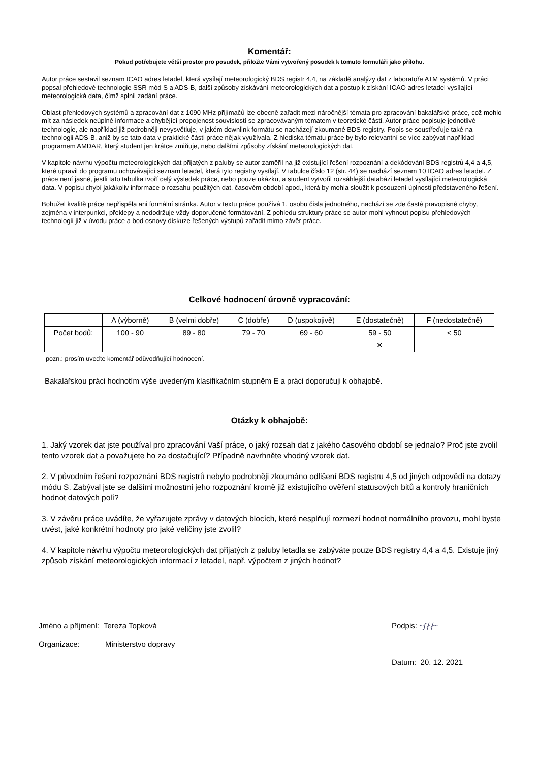Komentář:
Pokud potřebujete větší prostor pro posudek, přiložte Vámi vytvořený posudek k tomuto formuláři jako přílohu.
Autor práce sestavil seznam ICAO adres letadel, která vysílají meteorologický BDS registr 4,4, na základě analýzy dat z laboratoře ATM systémů. V práci popsal přehledové technologie SSR mód S a ADS-B, další způsoby získávání meteorologických dat a postup k získání ICAO adres letadel vysílající meteorologická data, čímž splnil zadání práce.
Oblast přehledových systémů a zpracování dat z 1090 MHz přijímačů lze obecně zařadit mezi náročnější témata pro zpracování bakalářské práce, což mohlo mít za následek neúplné informace a chybějící propojenost souvislostí se zpracovávaným tématem v teoretické části. Autor práce popisuje jednotlivé technologie, ale například již podrobněji nevysvětluje, v jakém downlink formátu se nacházejí zkoumané BDS registry. Popis se soustřeďuje také na technologii ADS-B, aniž by se tato data v praktické části práce nějak využívala. Z hlediska tématu práce by bylo relevantní se více zabývat například programem AMDAR, který student jen krátce zmiňuje, nebo dalšími způsoby získání meteorologických dat.
V kapitole návrhu výpočtu meteorologických dat přijatých z paluby se autor zaměřil na již existující řešení rozpoznání a dekódování BDS registrů 4,4 a 4,5, které upravil do programu uchovávající seznam letadel, která tyto registry vysílají. V tabulce číslo 12 (str. 44) se nachází seznam 10 ICAO adres letadel. Z práce není jasné, jestli tato tabulka tvoří celý výsledek práce, nebo pouze ukázku, a student vytvořil rozsáhlejší databázi letadel vysílající meteorologická data. V popisu chybí jakákoliv informace o rozsahu použitých dat, časovém období apod., která by mohla sloužit k posouzení úplnosti představeného řešení.
Bohužel kvalitě práce nepřispěla ani formální stránka. Autor v textu práce používá 1. osobu čísla jednotného, nachází se zde časté pravopisné chyby, zejména v interpunkci, překlepy a nedodržuje vždy doporučené formátování. Z pohledu struktury práce se autor mohl vyhnout popisu přehledových technologií již v úvodu práce a bod osnovy diskuze řešených výstupů zařadit mimo závěr práce.
Celkové hodnocení úrovně vypracování:
| | A (výborně) | B (velmi dobře) | C (dobře) | D (uspokojivě) | E (dostatečně) | F (nedostatečně) |
| Počet bodů: | 100 - 90 | 89 - 80 | 79 - 70 | 69 - 60 | 59 - 50 | < 50 |
| | | | | | ✕ | |
pozn.: prosím uveďte komentář odůvodňující hodnocení.
Bakalářskou práci hodnotím výše uvedeným klasifikačním stupněm E a práci doporučuji k obhajobě.
Otázky k obhajobě:
1. Jaký vzorek dat jste používal pro zpracování Vaší práce, o jaký rozsah dat z jakého časového období se jednalo? Proč jste zvolil tento vzorek dat a považujete ho za dostačující? Případně navrhněte vhodný vzorek dat.
2. V původním řešení rozpoznání BDS registrů nebylo podrobněji zkoumáno odlišení BDS registru 4,5 od jiných odpovědí na dotazy módu S. Zabýval jste se dalšími možnostmi jeho rozpoznání kromě již existujícího ověření statusových bitů a kontroly hraničních hodnot datových polí?
3. V závěru práce uvádíte, že vyřazujete zprávy v datových blocích, které nesplňují rozmezí hodnot normálního provozu, mohl byste uvést, jaké konkrétní hodnoty pro jaké veličiny jste zvolil?
4. V kapitole návrhu výpočtu meteorologických dat přijatých z paluby letadla se zabýváte pouze BDS registry 4,4 a 4,5. Existuje jiný způsob získání meteorologických informací z letadel, např. výpočtem z jiných hodnot?
Jméno a příjmení: Tereza Topková
Organizace: Ministerstvo dopravy
Podpis: ~ʃ∤∤~
Datum: 20. 12. 2021